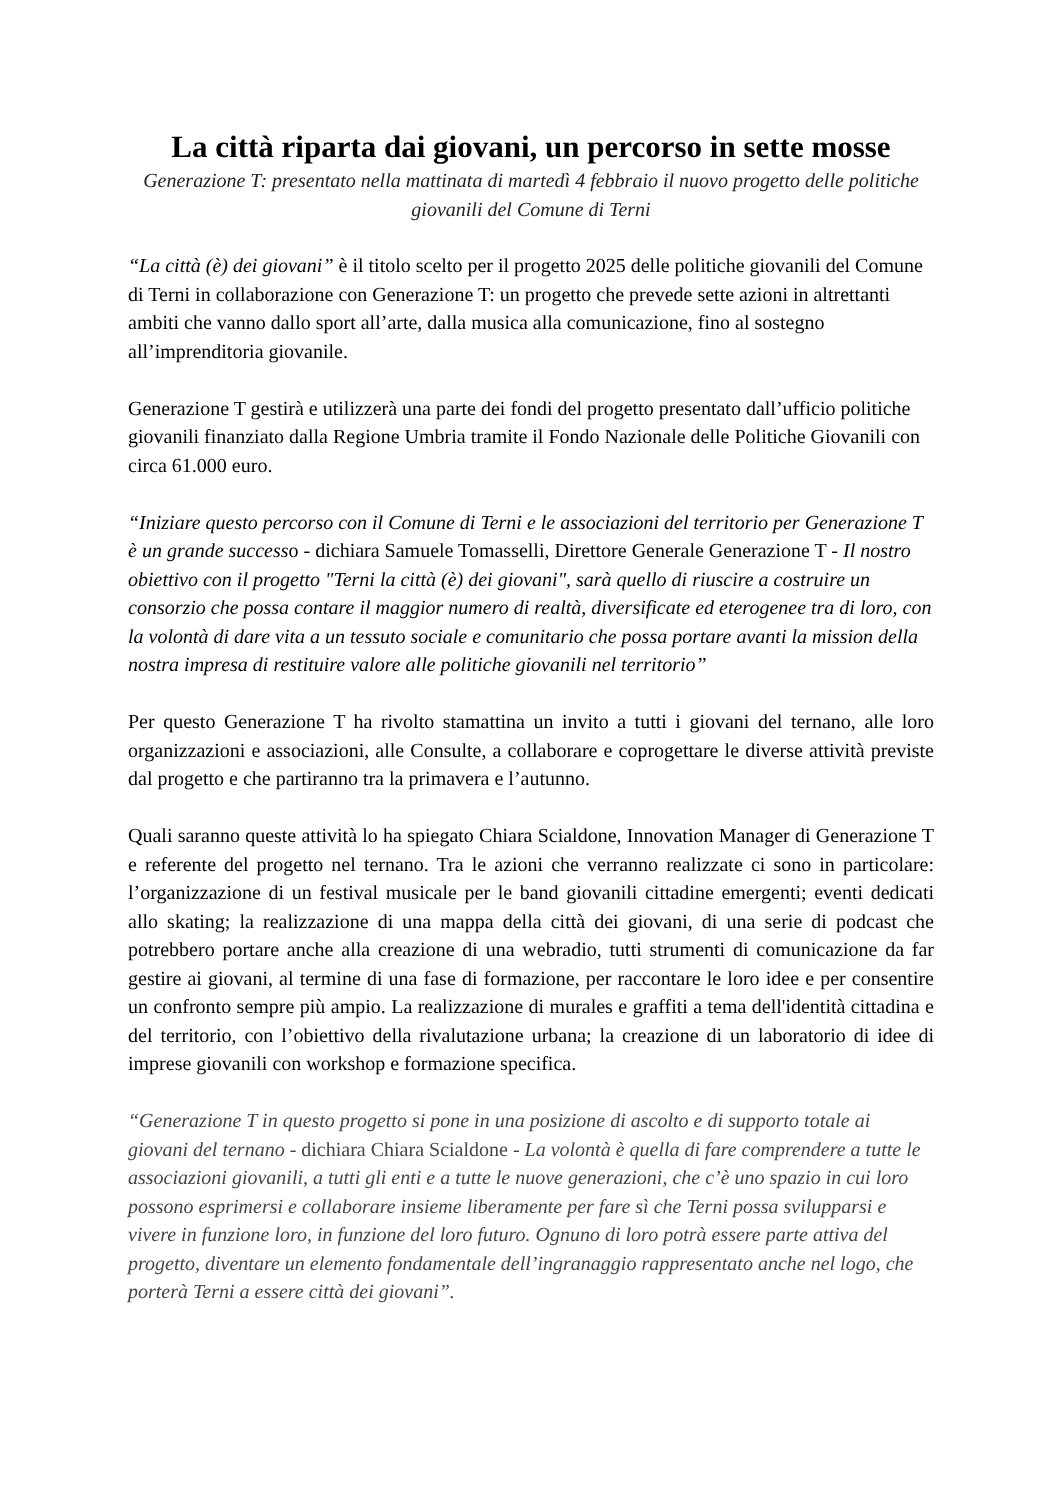La città riparta dai giovani, un percorso in sette mosse
Generazione T: presentato nella mattinata di martedì 4 febbraio il nuovo progetto delle politiche giovanili del Comune di Terni
“La città (è) dei giovani” è il titolo scelto per il progetto 2025 delle politiche giovanili del Comune di Terni in collaborazione con Generazione T: un progetto che prevede sette azioni in altrettanti ambiti che vanno dallo sport all’arte, dalla musica alla comunicazione, fino al sostegno all’imprenditoria giovanile.
Generazione T gestirà e utilizzerà una parte dei fondi del progetto presentato dall’ufficio politiche giovanili finanziato dalla Regione Umbria tramite il Fondo Nazionale delle Politiche Giovanili con circa 61.000 euro.
“Iniziare questo percorso con il Comune di Terni e le associazioni del territorio per Generazione T è un grande successo - dichiara Samuele Tomasselli, Direttore Generale Generazione T - Il nostro obiettivo con il progetto "Terni la città (è) dei giovani", sarà quello di riuscire a costruire un consorzio che possa contare il maggior numero di realtà, diversificate ed eterogenee tra di loro, con la volontà di dare vita a un tessuto sociale e comunitario che possa portare avanti la mission della nostra impresa di restituire valore alle politiche giovanili nel territorio”
Per questo Generazione T ha rivolto stamattina un invito a tutti i giovani del ternano, alle loro organizzazioni e associazioni, alle Consulte, a collaborare e coprogettare le diverse attività previste dal progetto e che partiranno tra la primavera e l’autunno.
Quali saranno queste attività lo ha spiegato Chiara Scialdone, Innovation Manager di Generazione T e referente del progetto nel ternano. Tra le azioni che verranno realizzate ci sono in particolare: l’organizzazione di un festival musicale per le band giovanili cittadine emergenti; eventi dedicati allo skating; la realizzazione di una mappa della città dei giovani, di una serie di podcast che potrebbero portare anche alla creazione di una webradio, tutti strumenti di comunicazione da far gestire ai giovani, al termine di una fase di formazione, per raccontare le loro idee e per consentire un confronto sempre più ampio. La realizzazione di murales e graffiti a tema dell'identità cittadina e del territorio, con l’obiettivo della rivalutazione urbana; la creazione di un laboratorio di idee di imprese giovanili con workshop e formazione specifica.
“Generazione T in questo progetto si pone in una posizione di ascolto e di supporto totale ai giovani del ternano - dichiara Chiara Scialdone - La volontà è quella di fare comprendere a tutte le associazioni giovanili, a tutti gli enti e a tutte le nuove generazioni, che c’è uno spazio in cui loro possono esprimersi e collaborare insieme liberamente per fare sì che Terni possa svilupparsi e vivere in funzione loro, in funzione del loro futuro. Ognuno di loro potrà essere parte attiva del progetto, diventare un elemento fondamentale dell’ingranaggio rappresentato anche nel logo, che porterà Terni a essere città dei giovani”.